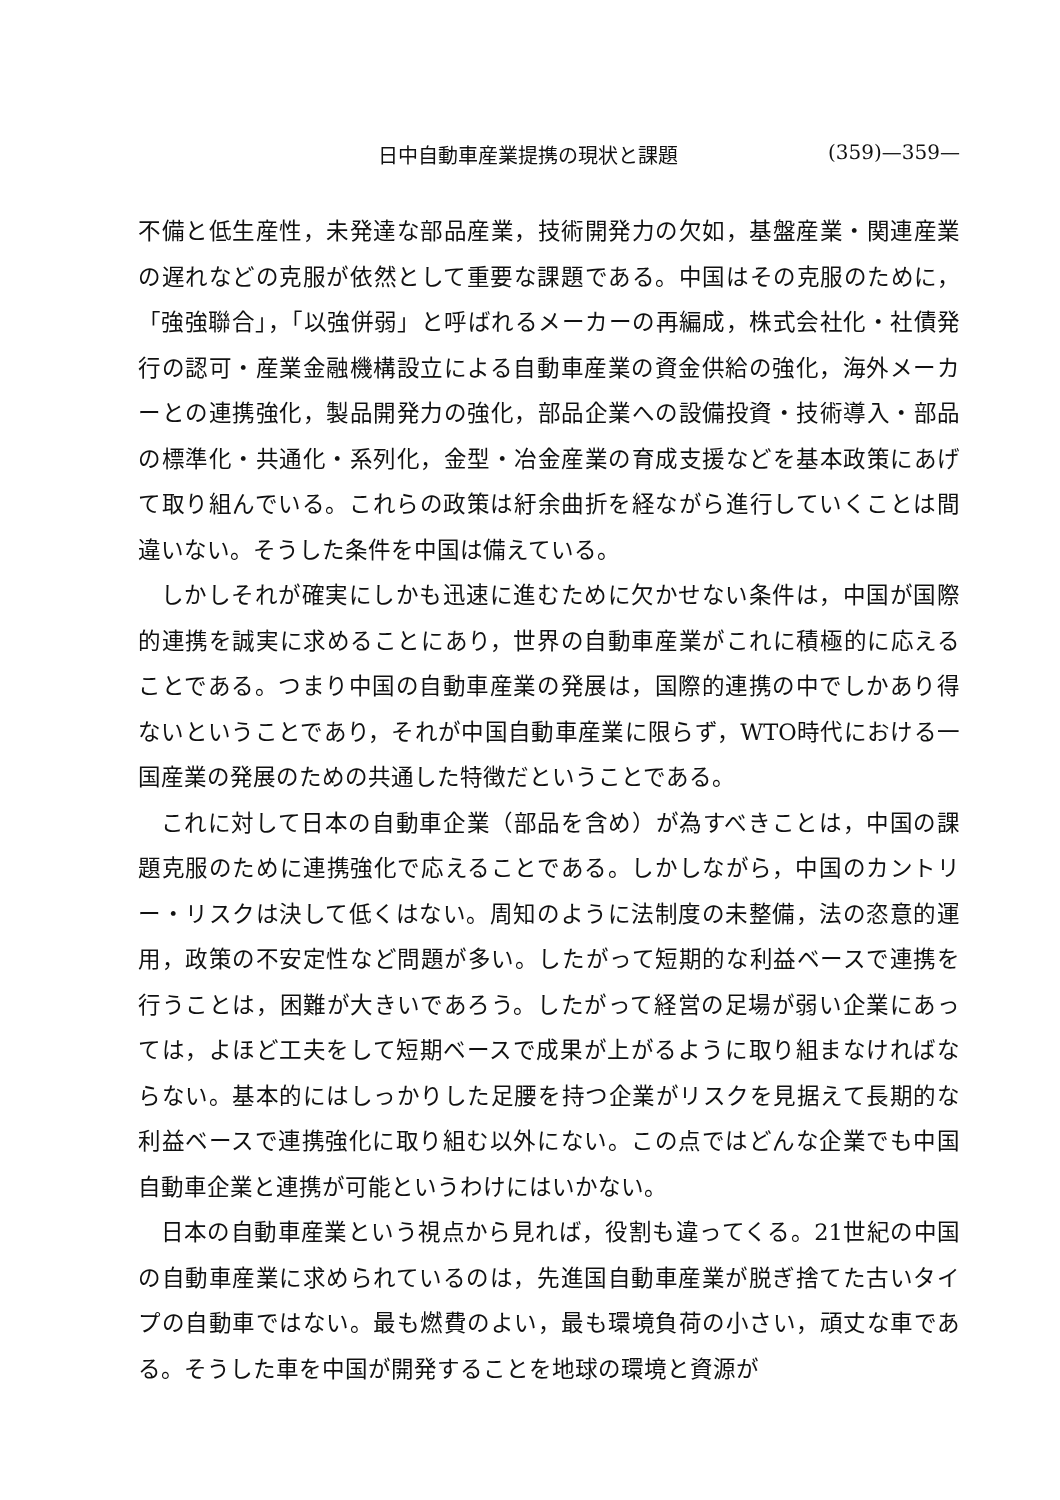日中自動車産業提携の現状と課題 (359)—359—
不備と低生産性，未発達な部品産業，技術開発力の欠如，基盤産業・関連産業の遅れなどの克服が依然として重要な課題である。中国はその克服のために，「強強聯合」，「以強併弱」と呼ばれるメーカーの再編成，株式会社化・社債発行の認可・産業金融機構設立による自動車産業の資金供給の強化，海外メーカーとの連携強化，製品開発力の強化，部品企業への設備投資・技術導入・部品の標準化・共通化・系列化，金型・冶金産業の育成支援などを基本政策にあげて取り組んでいる。これらの政策は紆余曲折を経ながら進行していくことは間違いない。そうした条件を中国は備えている。
しかしそれが確実にしかも迅速に進むために欠かせない条件は，中国が国際的連携を誠実に求めることにあり，世界の自動車産業がこれに積極的に応えることである。つまり中国の自動車産業の発展は，国際的連携の中でしかあり得ないということであり，それが中国自動車産業に限らず，WTO時代における一国産業の発展のための共通した特徴だということである。
これに対して日本の自動車企業（部品を含め）が為すべきことは，中国の課題克服のために連携強化で応えることである。しかしながら，中国のカントリー・リスクは決して低くはない。周知のように法制度の未整備，法の恣意的運用，政策の不安定性など問題が多い。したがって短期的な利益ベースで連携を行うことは，困難が大きいであろう。したがって経営の足場が弱い企業にあっては，よほど工夫をして短期ベースで成果が上がるように取り組まなければならない。基本的にはしっかりした足腰を持つ企業がリスクを見据えて長期的な利益ベースで連携強化に取り組む以外にない。この点ではどんな企業でも中国自動車企業と連携が可能というわけにはいかない。
日本の自動車産業という視点から見れば，役割も違ってくる。21世紀の中国の自動車産業に求められているのは，先進国自動車産業が脱ぎ捨てた古いタイプの自動車ではない。最も燃費のよい，最も環境負荷の小さい，頑丈な車である。そうした車を中国が開発することを地球の環境と資源が